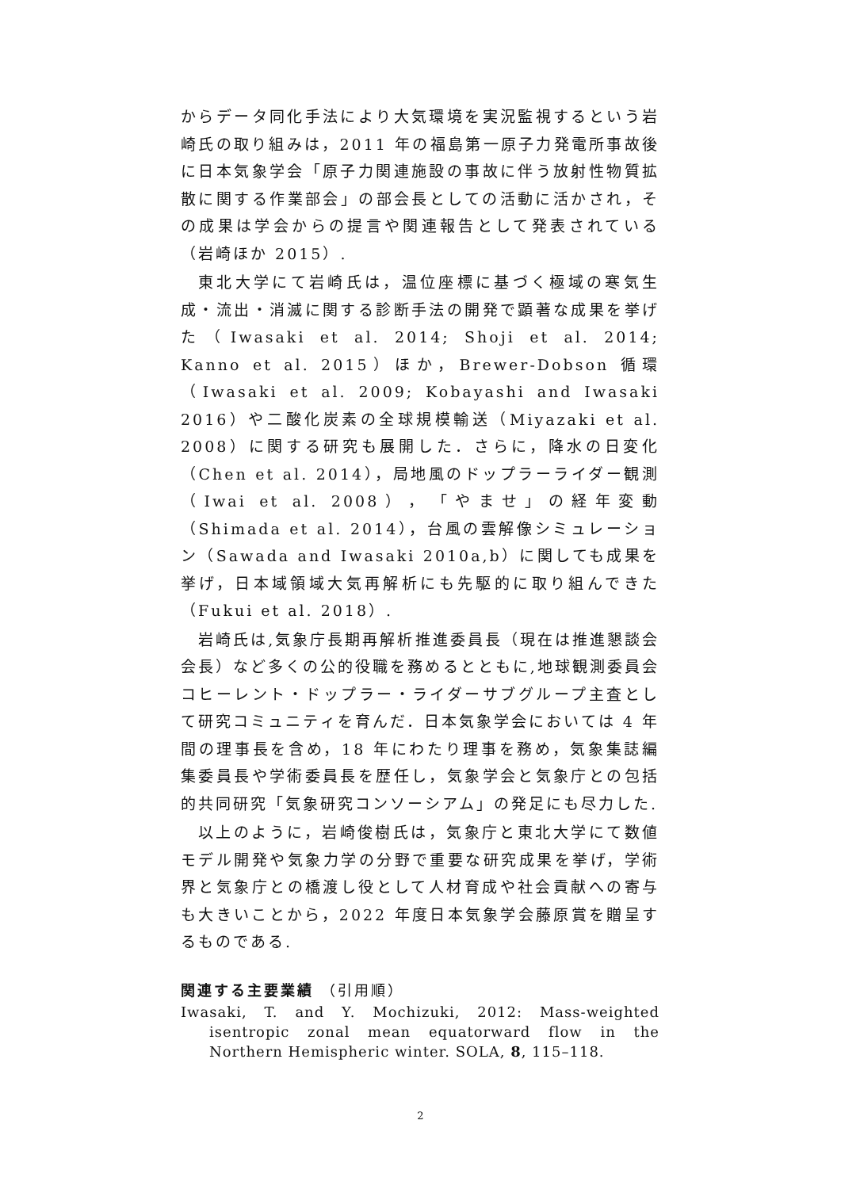からデータ同化手法により大気環境を実況監視するという岩崎氏の取り組みは，2011 年の福島第一原子力発電所事故後に日本気象学会「原子力関連施設の事故に伴う放射性物質拡散に関する作業部会」の部会長としての活動に活かされ，その成果は学会からの提言や関連報告として発表されている（岩崎ほか 2015）.
東北大学にて岩崎氏は，温位座標に基づく極域の寒気生成・流出・消滅に関する診断手法の開発で顕著な成果を挙げた（Iwasaki et al. 2014; Shoji et al. 2014; Kanno et al. 2015）ほか，Brewer-Dobson 循環（Iwasaki et al. 2009; Kobayashi and Iwasaki 2016）や二酸化炭素の全球規模輸送（Miyazaki et al. 2008）に関する研究も展開した．さらに，降水の日変化（Chen et al. 2014），局地風のドップラーライダー観測（Iwai et al. 2008），「やませ」の経年変動（Shimada et al. 2014），台風の雲解像シミュレーション（Sawada and Iwasaki 2010a,b）に関しても成果を挙げ，日本域領域大気再解析にも先駆的に取り組んできた（Fukui et al. 2018）.
岩崎氏は,気象庁長期再解析推進委員長（現在は推進懇談会会長）など多くの公的役職を務めるとともに,地球観測委員会コヒーレント・ドップラー・ライダーサブグループ主査として研究コミュニティを育んだ．日本気象学会においては 4 年間の理事長を含め，18 年にわたり理事を務め，気象集誌編集委員長や学術委員長を歴任し，気象学会と気象庁との包括的共同研究「気象研究コンソーシアム」の発足にも尽力した.
以上のように，岩崎俊樹氏は，気象庁と東北大学にて数値モデル開発や気象力学の分野で重要な研究成果を挙げ，学術界と気象庁との橋渡し役として人材育成や社会貢献への寄与も大きいことから，2022 年度日本気象学会藤原賞を贈呈するものである.
関連する主要業績 （引用順）
Iwasaki, T. and Y. Mochizuki, 2012: Mass-weighted isentropic zonal mean equatorward flow in the Northern Hemispheric winter. SOLA, 8, 115–118.
2